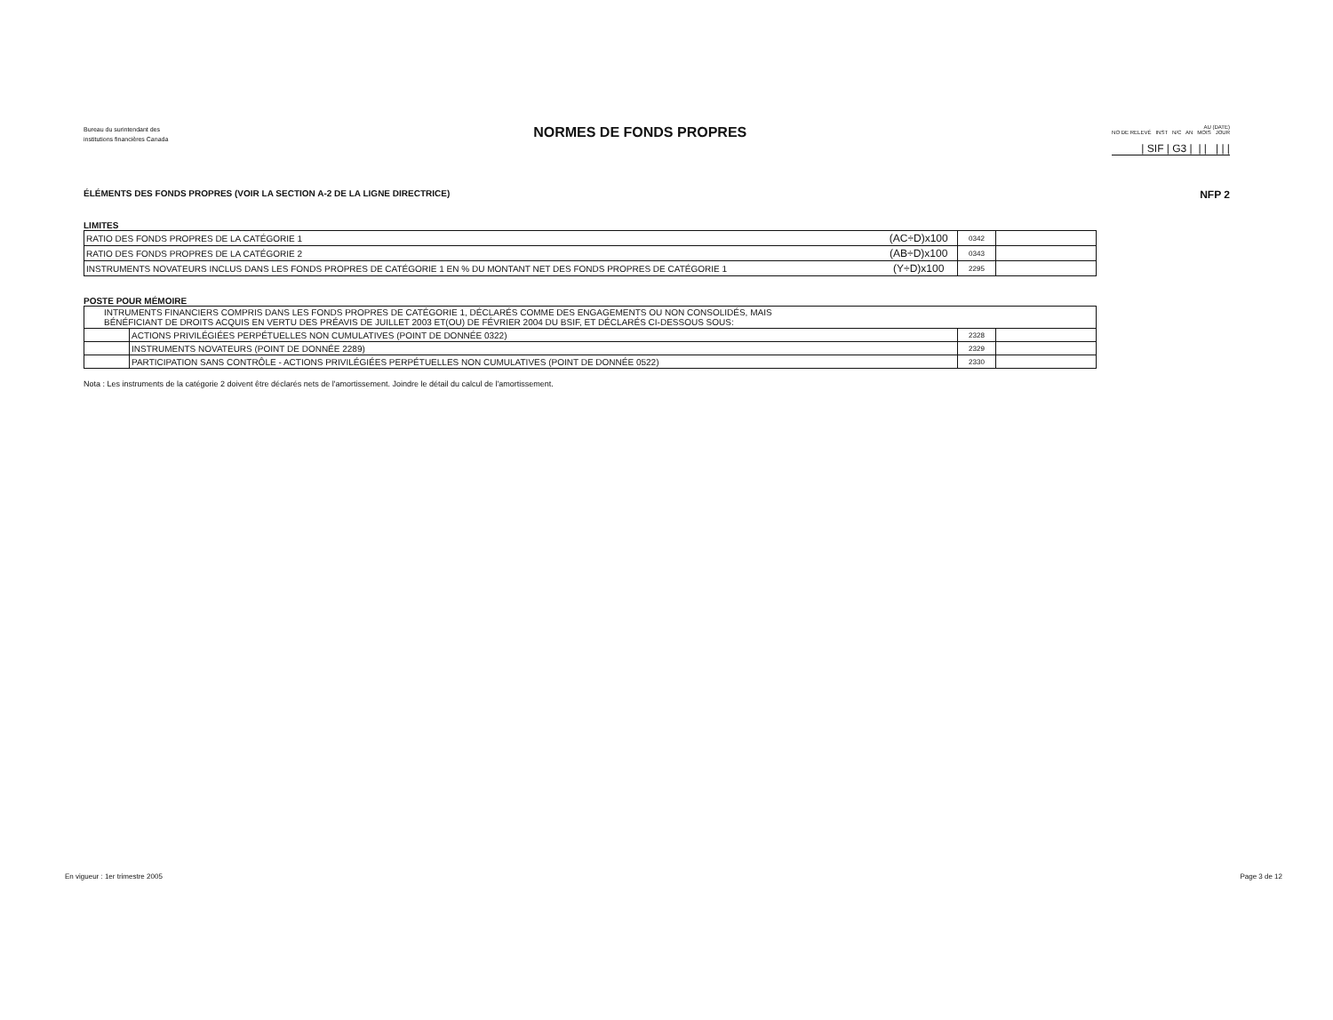Bureau du surintendant des
institutions financières Canada
NORMES DE FONDS PROPRES
AU (DATE)
NO DE RELEVÉ INST N/C AN MOIS JOUR
| SIF | G3 | | | | | |
ÉLÉMENTS DES FONDS PROPRES (VOIR LA SECTION A-2 DE LA LIGNE DIRECTRICE) NFP 2
LIMITES
| RATIO DES FONDS PROPRES DE LA CATÉGORIE 1 | (AC÷D)x100 | 0342 | |
| RATIO DES FONDS PROPRES DE LA CATÉGORIE 2 | (AB÷D)x100 | 0343 | |
| INSTRUMENTS NOVATEURS INCLUS DANS LES FONDS PROPRES DE CATÉGORIE 1 EN % DU MONTANT NET DES FONDS PROPRES DE CATÉGORIE 1 | (Y÷D)x100 | 2295 | |
POSTE POUR MÉMOIRE
| INTRUMENTS FINANCIERS COMPRIS DANS LES FONDS PROPRES DE CATÉGORIE 1, DÉCLARÉS COMME DES ENGAGEMENTS OU NON CONSOLIDÉS, MAIS BÉNÉFICIANT DE DROITS ACQUIS EN VERTU DES PRÉAVIS DE JUILLET 2003 ET(OU) DE FÉVRIER 2004 DU BSIF, ET DÉCLARÉS CI-DESSOUS SOUS: | | | |
| | ACTIONS PRIVILÉGIÉES PERPÉTUELLES NON CUMULATIVES (POINT DE DONNÉE 0322) | 2328 | |
| | INSTRUMENTS NOVATEURS (POINT DE DONNÉE 2289) | 2329 | |
| | PARTICIPATION SANS CONTRÔLE - ACTIONS PRIVILÉGIÉES PERPÉTUELLES NON CUMULATIVES (POINT DE DONNÉE 0522) | 2330 | |
Nota : Les instruments de la catégorie 2 doivent être déclarés nets de l'amortissement. Joindre le détail du calcul de l'amortissement.
En vigueur : 1er trimestre 2005 Page 3 de 12